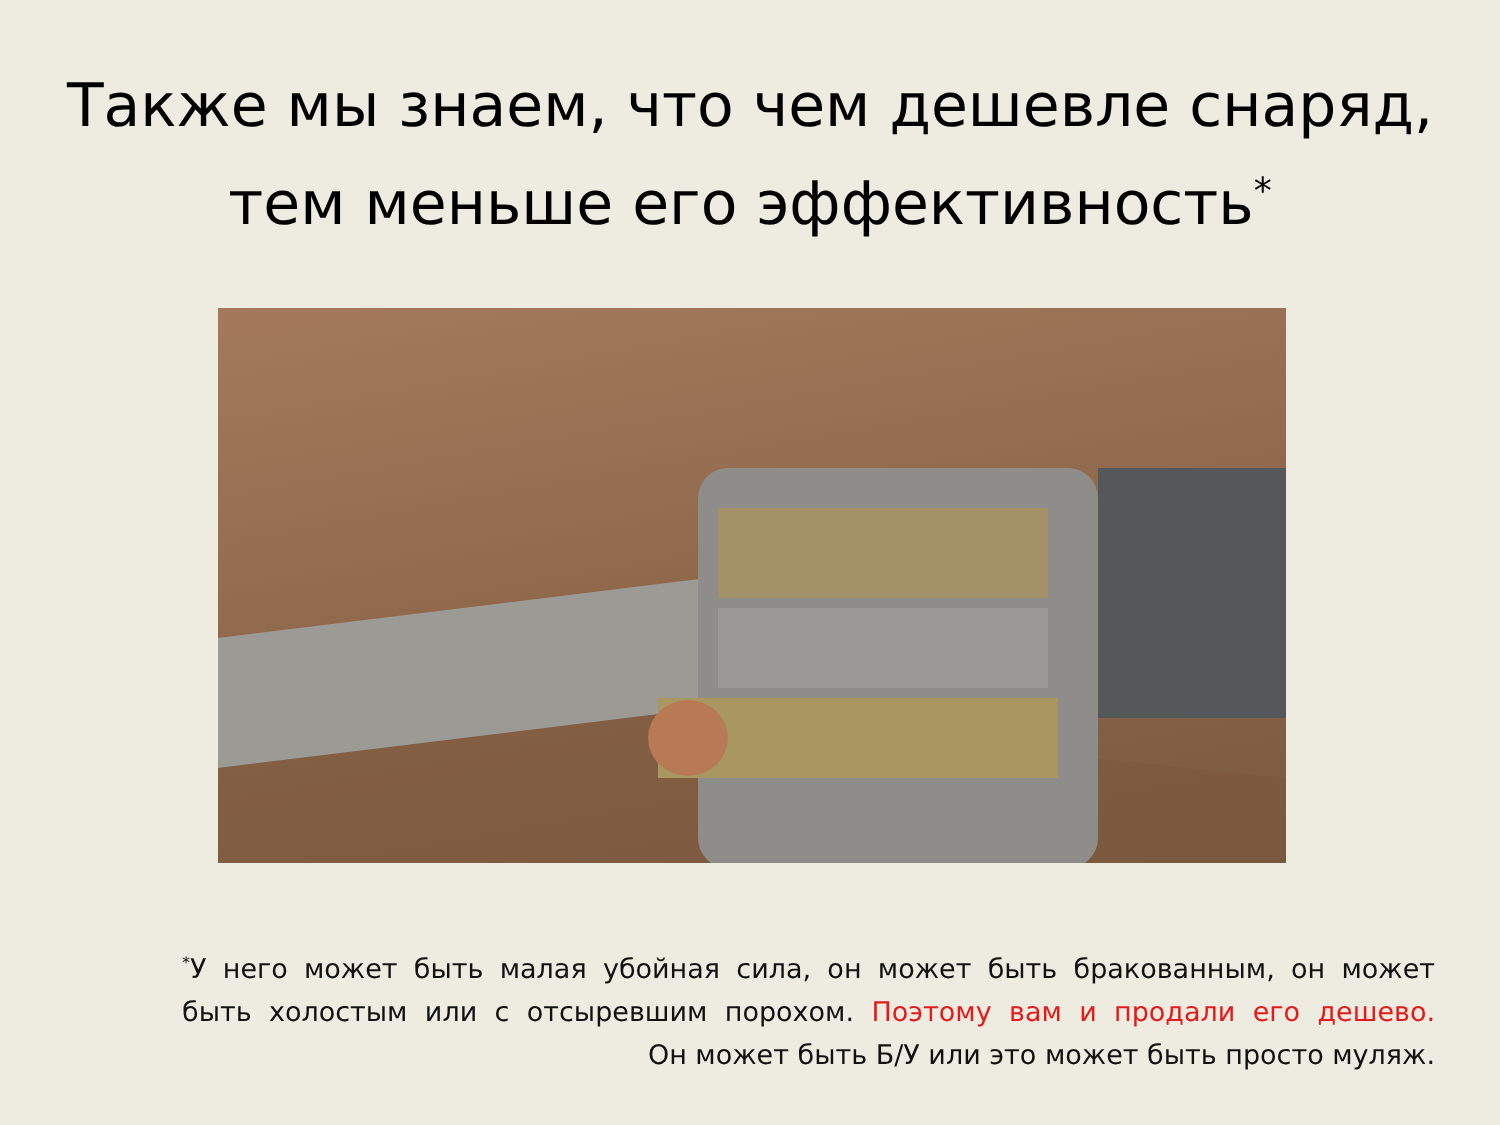Также мы знаем, что чем дешевле снаряд,
тем меньше его эффективность<sup>*</sup>
<sup>*</sup> У него может быть малая убойная сила, он может быть бракованным, он может
быть холостым или с отсыревшим порохом. Поэтому вам и продали его дешево.
Он может быть Б/У или это может быть просто муляж.